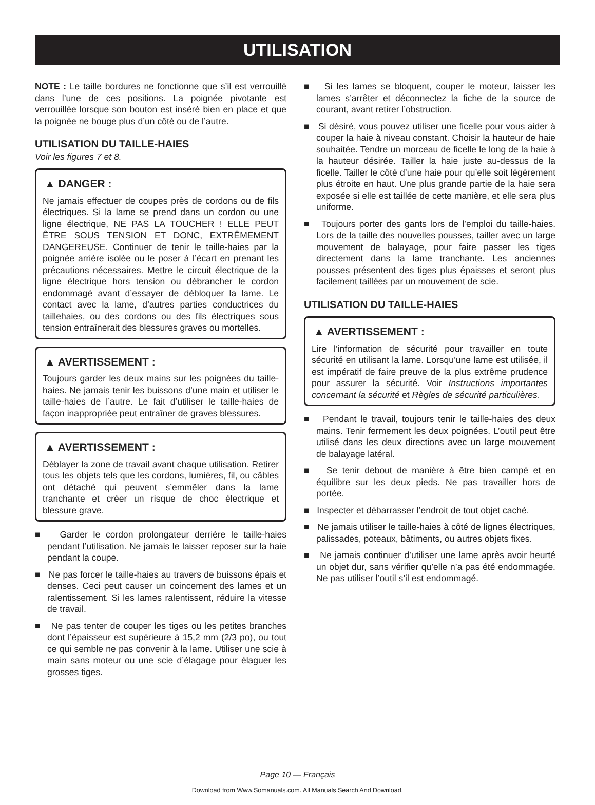UTILISATION
NOTE : Le taille bordures ne fonctionne que s’il est verrouillé dans l’une de ces positions. La poignée pivotante est verrouillée lorsque son bouton est inséré bien en place et que la poignée ne bouge plus d’un côté ou de l’autre.
UTILISATION DU TAILLE-HAIES
Voir les figures 7 et 8.
▲ DANGER :
Ne jamais effectuer de coupes près de cordons ou de fils électriques. Si la lame se prend dans un cordon ou une ligne électrique, NE PAS LA TOUCHER ! ELLE PEUT ÊTRE SOUS TENSION ET DONC, EXTRÊMEMENT DANGEREUSE. Continuer de tenir le taille-haies par la poignée arrière isolée ou le poser à l’écart en prenant les précautions nécessaires. Mettre le circuit électrique de la ligne électrique hors tension ou débrancher le cordon endommagé avant d’essayer de débloquer la lame. Le contact avec la lame, d’autres parties conductrices du taillehaies, ou des cordons ou des fils électriques sous tension entraînerait des blessures graves ou mortelles.
▲ AVERTISSEMENT :
Toujours garder les deux mains sur les poignées du taille-haies. Ne jamais tenir les buissons d’une main et utiliser le taille-haies de l’autre. Le fait d’utiliser le taille-haies de façon inappropriée peut entraîner de graves blessures.
▲ AVERTISSEMENT :
Déblayer la zone de travail avant chaque utilisation. Retirer tous les objets tels que les cordons, lumières, fil, ou câbles ont détaché qui peuvent s’emmêler dans la lame tranchante et créer un risque de choc électrique et blessure grave.
■ Garder le cordon prolongateur derrière le taille-haies pendant l’utilisation. Ne jamais le laisser reposer sur la haie pendant la coupe.
■ Ne pas forcer le taille-haies au travers de buissons épais et denses. Ceci peut causer un coincement des lames et un ralentissement. Si les lames ralentissent, réduire la vitesse de travail.
■ Ne pas tenter de couper les tiges ou les petites branches dont l’épaisseur est supérieure à 15,2 mm (2/3 po), ou tout ce qui semble ne pas convenir à la lame. Utiliser une scie à main sans moteur ou une scie d’élagage pour élaguer les grosses tiges.
■ Si les lames se bloquent, couper le moteur, laisser les lames s’arrêter et déconnectez la fiche de la source de courant, avant retirer l’obstruction.
■ Si désiré, vous pouvez utiliser une ficelle pour vous aider à couper la haie à niveau constant. Choisir la hauteur de haie souhaitée. Tendre un morceau de ficelle le long de la haie à la hauteur désirée. Tailler la haie juste au-dessus de la ficelle. Tailler le côté d’une haie pour qu’elle soit légèrement plus étroite en haut. Une plus grande partie de la haie sera exposée si elle est taillée de cette manière, et elle sera plus uniforme.
■ Toujours porter des gants lors de l’emploi du taille-haies. Lors de la taille des nouvelles pousses, tailler avec un large mouvement de balayage, pour faire passer les tiges directement dans la lame tranchante. Les anciennes pousses présentent des tiges plus épaisses et seront plus facilement taillées par un mouvement de scie.
UTILISATION DU TAILLE-HAIES
▲ AVERTISSEMENT :
Lire l’information de sécurité pour travailler en toute sécurité en utilisant la lame. Lorsqu’une lame est utilisée, il est impératif de faire preuve de la plus extrême prudence pour assurer la sécurité. Voir Instructions importantes concernant la sécurité et Règles de sécurité particulières.
■ Pendant le travail, toujours tenir le taille-haies des deux mains. Tenir fermement les deux poignées. L’outil peut être utilisé dans les deux directions avec un large mouvement de balayage latéral.
■ Se tenir debout de manière à être bien campé et en équilibre sur les deux pieds. Ne pas travailler hors de portée.
■ Inspecter et débarrasser l’endroit de tout objet caché.
■ Ne jamais utiliser le taille-haies à côté de lignes électriques, palissades, poteaux, bâtiments, ou autres objets fixes.
■ Ne jamais continuer d’utiliser une lame après avoir heurté un objet dur, sans vérifier qu’elle n’a pas été endommagée. Ne pas utiliser l’outil s’il est endommagé.
Page 10 — Français
Download from Www.Somanuals.com. All Manuals Search And Download.